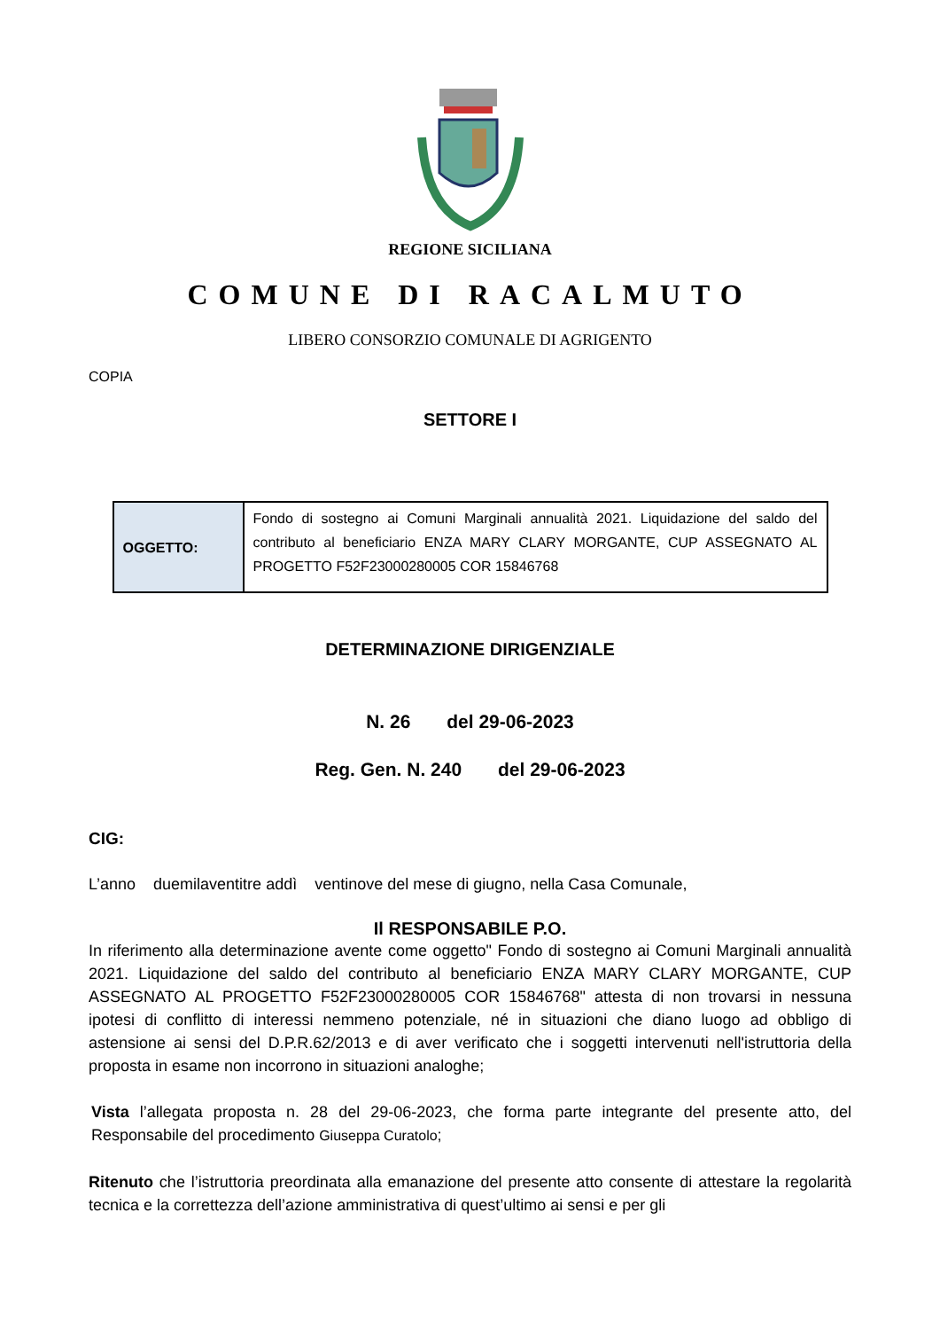REGIONE SICILIANA
COMUNE DI RACALMUTO
LIBERO CONSORZIO COMUNALE DI AGRIGENTO
COPIA
SETTORE I
| OGGETTO: | Fondo di sostegno ai Comuni Marginali annualità 2021. Liquidazione del saldo del contributo al beneficiario ENZA MARY CLARY MORGANTE, CUP ASSEGNATO AL PROGETTO F52F23000280005 COR 15846768 |
DETERMINAZIONE DIRIGENZIALE
N. 26 del 29-06-2023
Reg. Gen. N. 240 del 29-06-2023
CIG:
L’anno duemilaventitre addì ventinove del mese di giugno, nella Casa Comunale,
Il RESPONSABILE P.O.
In riferimento alla determinazione avente come oggetto" Fondo di sostegno ai Comuni Marginali annualità 2021. Liquidazione del saldo del contributo al beneficiario ENZA MARY CLARY MORGANTE, CUP ASSEGNATO AL PROGETTO F52F23000280005 COR 15846768" attesta di non trovarsi in nessuna ipotesi di conflitto di interessi nemmeno potenziale, né in situazioni che diano luogo ad obbligo di astensione ai sensi del D.P.R.62/2013 e di aver verificato che i soggetti intervenuti nell'istruttoria della proposta in esame non incorrono in situazioni analoghe;
Vista l’allegata proposta n. 28 del 29-06-2023, che forma parte integrante del presente atto, del Responsabile del procedimento Giuseppa Curatolo;
Ritenuto che l’istruttoria preordinata alla emanazione del presente atto consente di attestare la regolarità tecnica e la correttezza dell’azione amministrativa di quest’ultimo ai sensi e per gli